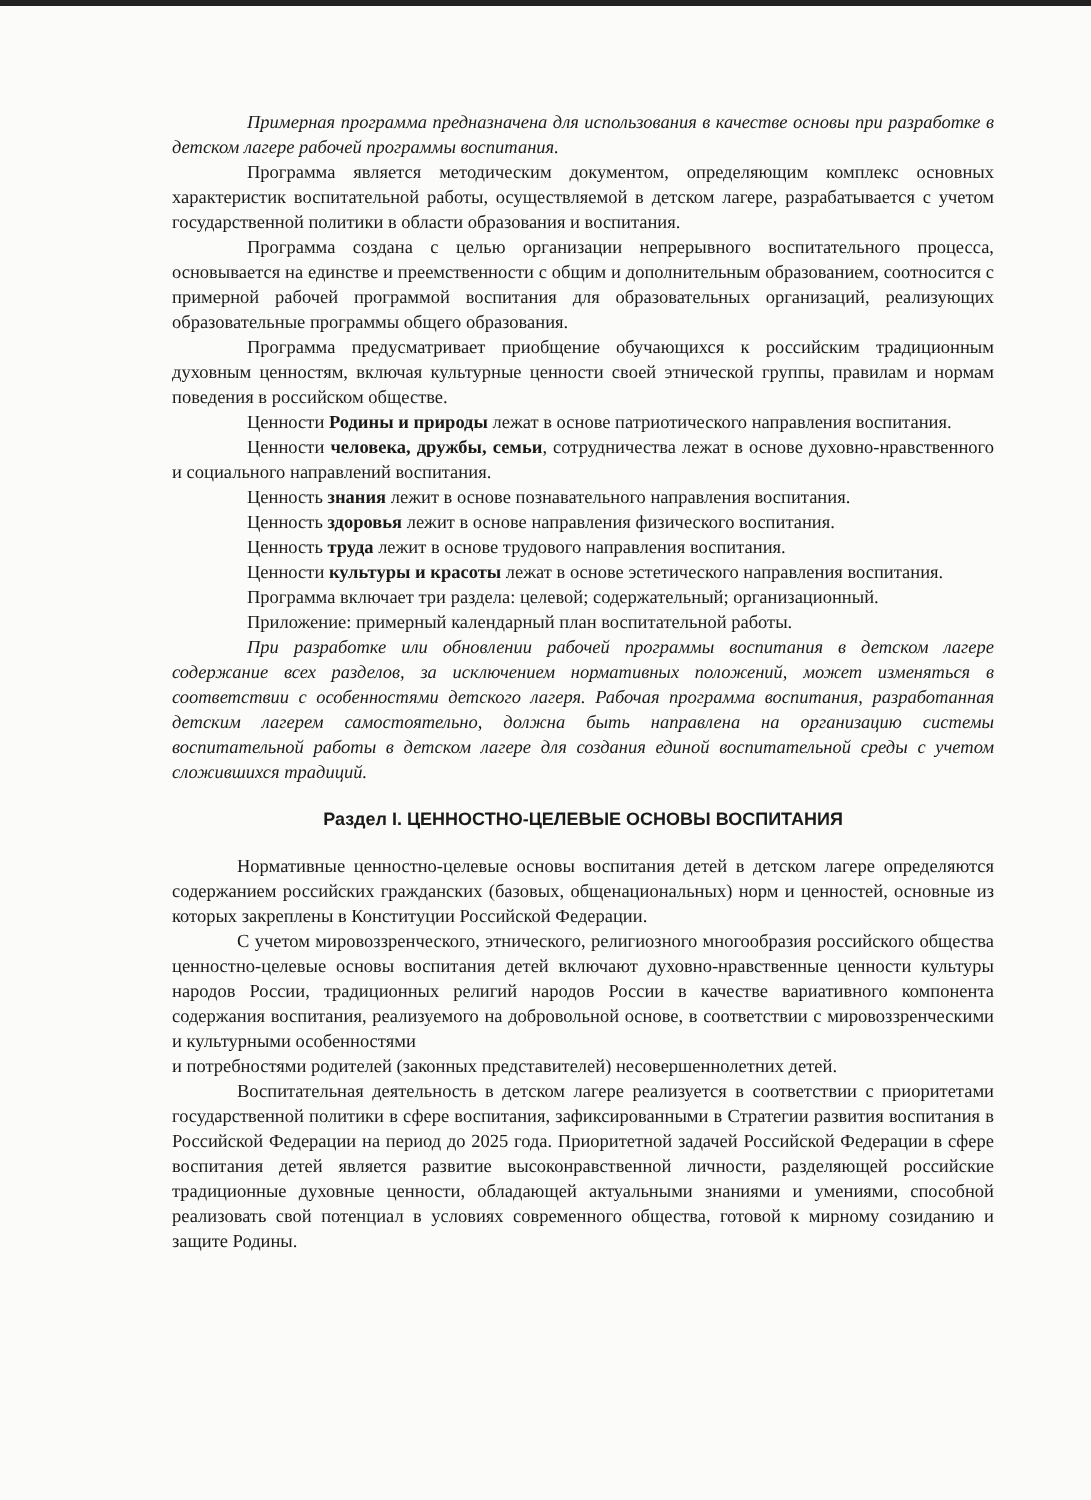Примерная программа предназначена для использования в качестве основы при разработке в детском лагере рабочей программы воспитания.
Программа является методическим документом, определяющим комплекс основных характеристик воспитательной работы, осуществляемой в детском лагере, разрабатывается с учетом государственной политики в области образования и воспитания.
Программа создана с целью организации непрерывного воспитательного процесса, основывается на единстве и преемственности с общим и дополнительным образованием, соотносится с примерной рабочей программой воспитания для образовательных организаций, реализующих образовательные программы общего образования.
Программа предусматривает приобщение обучающихся к российским традиционным духовным ценностям, включая культурные ценности своей этнической группы, правилам и нормам поведения в российском обществе.
Ценности Родины и природы лежат в основе патриотического направления воспитания.
Ценности человека, дружбы, семьи, сотрудничества лежат в основе духовно-нравственного и социального направлений воспитания.
Ценность знания лежит в основе познавательного направления воспитания.
Ценность здоровья лежит в основе направления физического воспитания.
Ценность труда лежит в основе трудового направления воспитания.
Ценности культуры и красоты лежат в основе эстетического направления воспитания.
Программа включает три раздела: целевой; содержательный; организационный.
Приложение: примерный календарный план воспитательной работы.
При разработке или обновлении рабочей программы воспитания в детском лагере содержание всех разделов, за исключением нормативных положений, может изменяться в соответствии с особенностями детского лагеря. Рабочая программа воспитания, разработанная детским лагерем самостоятельно, должна быть направлена на организацию системы воспитательной работы в детском лагере для создания единой воспитательной среды с учетом сложившихся традиций.
Раздел I. ЦЕННОСТНО-ЦЕЛЕВЫЕ ОСНОВЫ ВОСПИТАНИЯ
Нормативные ценностно-целевые основы воспитания детей в детском лагере определяются содержанием российских гражданских (базовых, общенациональных) норм и ценностей, основные из которых закреплены в Конституции Российской Федерации.
С учетом мировоззренческого, этнического, религиозного многообразия российского общества ценностно-целевые основы воспитания детей включают духовно-нравственные ценности культуры народов России, традиционных религий народов России в качестве вариативного компонента содержания воспитания, реализуемого на добровольной основе, в соответствии с мировоззренческими и культурными особенностями
и потребностями родителей (законных представителей) несовершеннолетних детей.
Воспитательная деятельность в детском лагере реализуется в соответствии с приоритетами государственной политики в сфере воспитания, зафиксированными в Стратегии развития воспитания в Российской Федерации на период до 2025 года. Приоритетной задачей Российской Федерации в сфере воспитания детей является развитие высоконравственной личности, разделяющей российские традиционные духовные ценности, обладающей актуальными знаниями и умениями, способной реализовать свой потенциал в условиях современного общества, готовой к мирному созиданию и защите Родины.